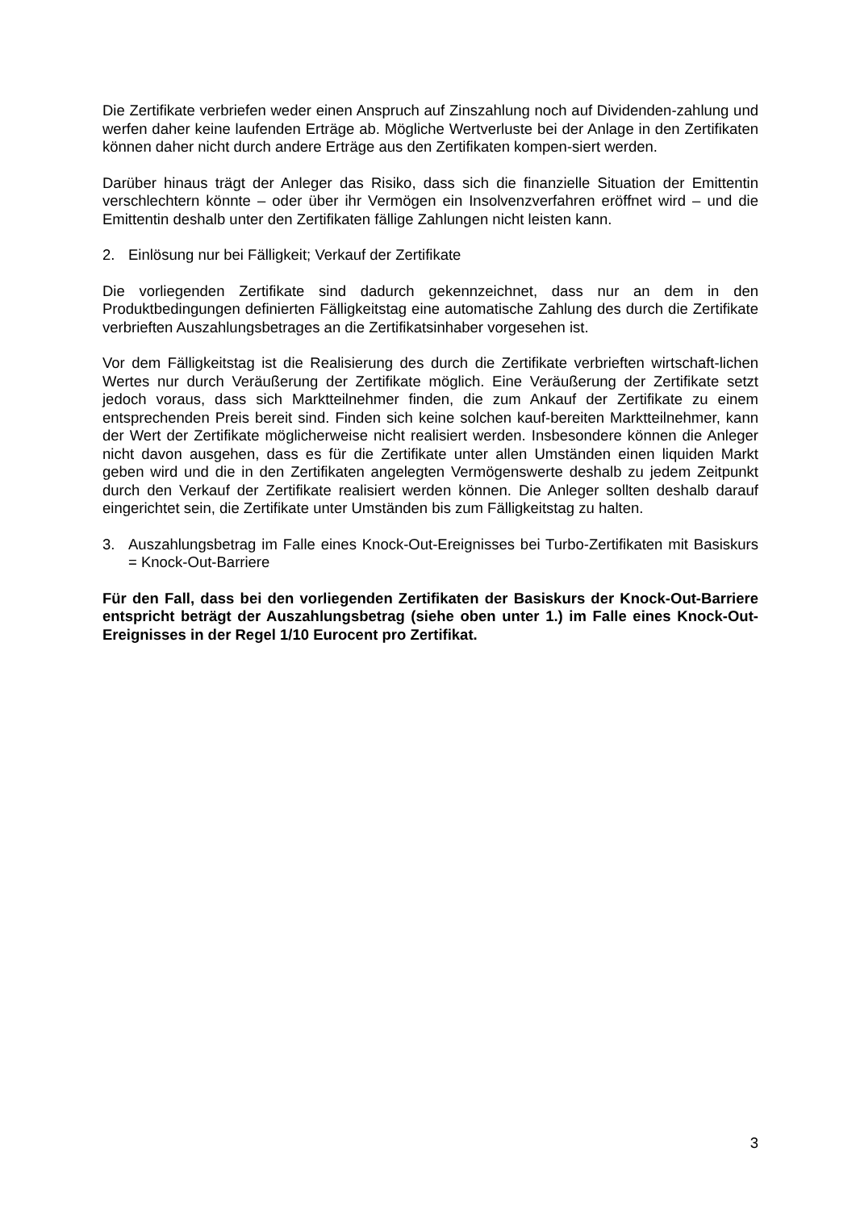Die Zertifikate verbriefen weder einen Anspruch auf Zinszahlung noch auf Dividenden-zahlung und werfen daher keine laufenden Erträge ab. Mögliche Wertverluste bei der Anlage in den Zertifikaten können daher nicht durch andere Erträge aus den Zertifikaten kompen-siert werden.
Darüber hinaus trägt der Anleger das Risiko, dass sich die finanzielle Situation der Emittentin verschlechtern könnte – oder über ihr Vermögen ein Insolvenzverfahren eröffnet wird – und die Emittentin deshalb unter den Zertifikaten fällige Zahlungen nicht leisten kann.
2. Einlösung nur bei Fälligkeit; Verkauf der Zertifikate
Die vorliegenden Zertifikate sind dadurch gekennzeichnet, dass nur an dem in den Produktbedingungen definierten Fälligkeitstag eine automatische Zahlung des durch die Zertifikate verbrieften Auszahlungsbetrages an die Zertifikatsinhaber vorgesehen ist.
Vor dem Fälligkeitstag ist die Realisierung des durch die Zertifikate verbrieften wirtschaft-lichen Wertes nur durch Veräußerung der Zertifikate möglich. Eine Veräußerung der Zertifikate setzt jedoch voraus, dass sich Marktteilnehmer finden, die zum Ankauf der Zertifikate zu einem entsprechenden Preis bereit sind. Finden sich keine solchen kauf-bereiten Marktteilnehmer, kann der Wert der Zertifikate möglicherweise nicht realisiert werden. Insbesondere können die Anleger nicht davon ausgehen, dass es für die Zertifikate unter allen Umständen einen liquiden Markt geben wird und die in den Zertifikaten angelegten Vermögenswerte deshalb zu jedem Zeitpunkt durch den Verkauf der Zertifikate realisiert werden können. Die Anleger sollten deshalb darauf eingerichtet sein, die Zertifikate unter Umständen bis zum Fälligkeitstag zu halten.
3. Auszahlungsbetrag im Falle eines Knock-Out-Ereignisses bei Turbo-Zertifikaten mit Basiskurs = Knock-Out-Barriere
Für den Fall, dass bei den vorliegenden Zertifikaten der Basiskurs der Knock-Out-Barriere entspricht beträgt der Auszahlungsbetrag (siehe oben unter 1.) im Falle eines Knock-Out-Ereignisses in der Regel 1/10 Eurocent pro Zertifikat.
3